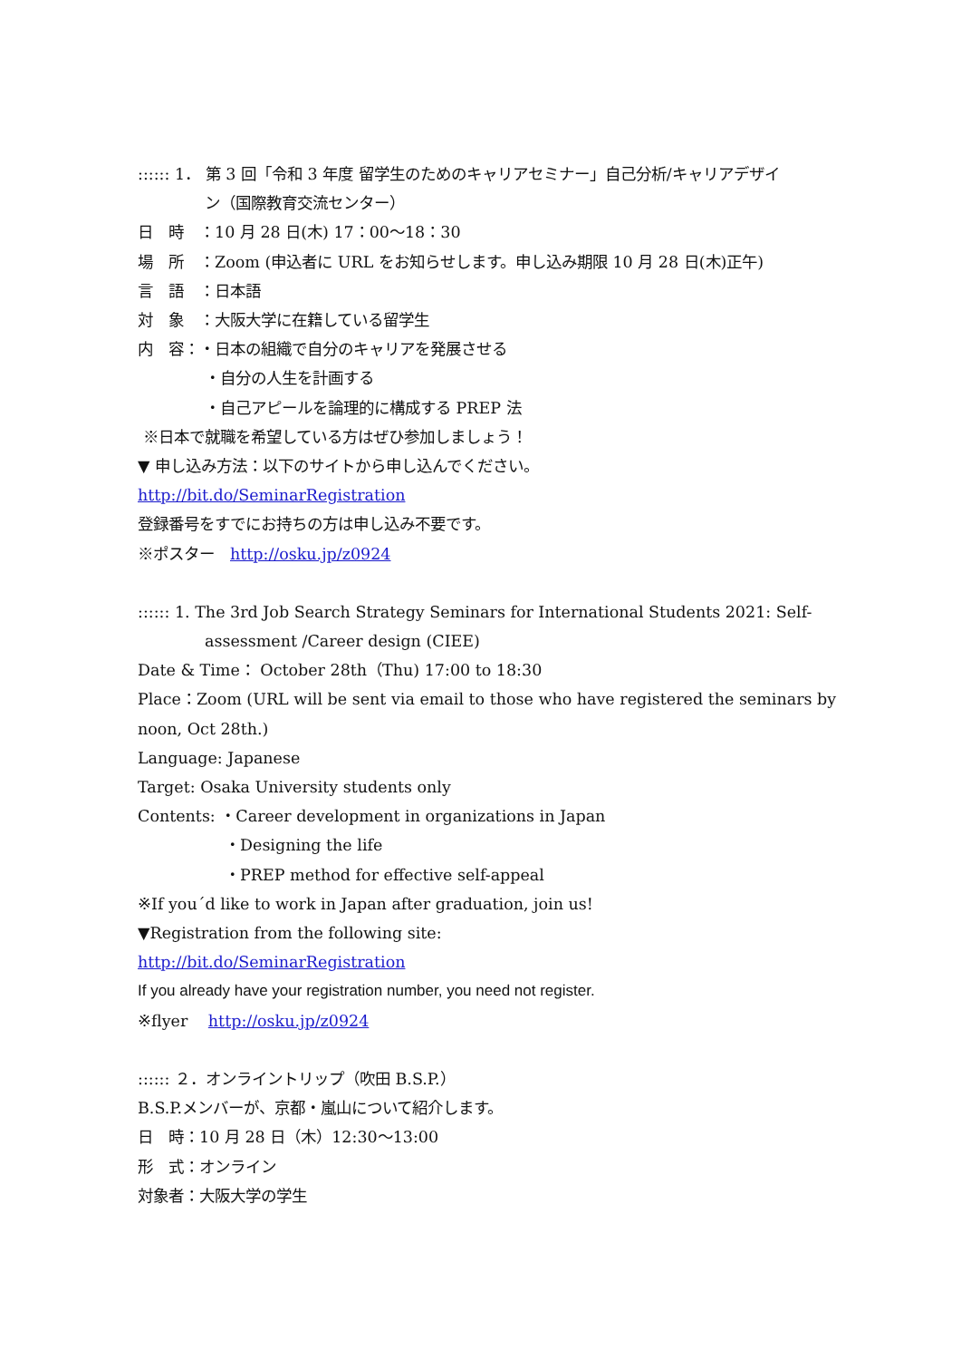:::::: 1． 第 3 回「令和 3 年度 留学生のためのキャリアセミナー」自己分析/キャリアデザイ
ン（国際教育交流センター）
日　時　：10 月 28 日(木) 17：00～18：30
場　所　：Zoom (申込者に URL をお知らせします。申し込み期限 10 月 28 日(木)正午)
言　語　：日本語
対　象　：大阪大学に在籍している留学生
内　容：・日本の組織で自分のキャリアを発展させる
・自分の人生を計画する
・自己アピールを論理的に構成する PREP 法
※日本で就職を希望している方はぜひ参加しましょう！
▼ 申し込み方法：以下のサイトから申し込んでください。
http://bit.do/SeminarRegistration
登録番号をすでにお持ちの方は申し込み不要です。
※ポスター　http://osku.jp/z0924
:::::: 1. The 3rd Job Search Strategy Seminars for International Students 2021: Self-
assessment /Career design (CIEE)
Date & Time： October 28th（Thu) 17:00 to 18:30
Place：Zoom (URL will be sent via email to those who have registered the seminars by
noon, Oct 28th.)
Language: Japanese
Target: Osaka University students only
Contents: ・Career development in organizations in Japan
・Designing the life
・PREP method for effective self-appeal
※If you´d like to work in Japan after graduation, join us!
▼Registration from the following site:
http://bit.do/SeminarRegistration
If you already have your registration number, you need not register.
※flyer　 http://osku.jp/z0924
:::::: ２．オンライントリップ（吹田 B.S.P.）
B.S.P.メンバーが、京都・嵐山について紹介します。
日　時：10 月 28 日（木）12:30～13:00
形　式：オンライン
対象者：大阪大学の学生